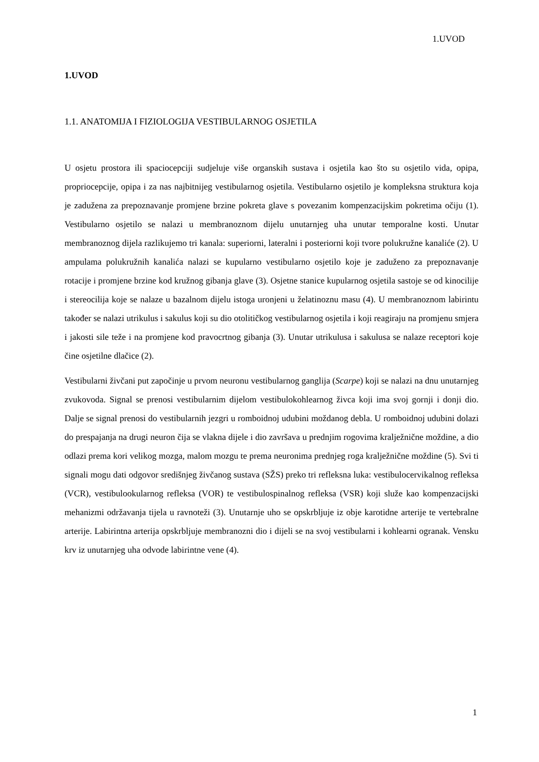1.UVOD
1.UVOD
1.1. ANATOMIJA I FIZIOLOGIJA VESTIBULARNOG OSJETILA
U osjetu prostora ili spaciocepciji sudjeluje više organskih sustava i osjetila kao što su osjetilo vida, opipa, propriocepcije, opipa i za nas najbitnijeg vestibularnog osjetila. Vestibularno osjetilo je kompleksna struktura koja je zadužena za prepoznavanje promjene brzine pokreta glave s povezanim kompenzacijskim pokretima očiju (1). Vestibularno osjetilo se nalazi u membranoznom dijelu unutarnjeg uha unutar temporalne kosti. Unutar membranoznog dijela razlikujemo tri kanala: superiorni, lateralni i posteriorni koji tvore polukružne kanaliće (2). U ampulama polukružnih kanalića nalazi se kupularno vestibularno osjetilo koje je zaduženo za prepoznavanje rotacije i promjene brzine kod kružnog gibanja glave (3). Osjetne stanice kupularnog osjetila sastoje se od kinocilije i stereocilija koje se nalaze u bazalnom dijelu istoga uronjeni u želatinoznu masu (4). U membranoznom labirintu također se nalazi utrikulus i sakulus koji su dio otolitičkog vestibularnog osjetila i koji reagiraju na promjenu smjera i jakosti sile teže i na promjene kod pravocrtnog gibanja (3). Unutar utrikulusa i sakulusa se nalaze receptori koje čine osjetilne dlačice (2).
Vestibularni živčani put započinje u prvom neuronu vestibularnog ganglija (Scarpe) koji se nalazi na dnu unutarnjeg zvukovoda. Signal se prenosi vestibularnim dijelom vestibulokohlearnog živca koji ima svoj gornji i donji dio. Dalje se signal prenosi do vestibularnih jezgri u romboidnoj udubini moždanog debla. U romboidnoj udubini dolazi do prespajanja na drugi neuron čija se vlakna dijele i dio završava u prednjim rogovima kralježnične moždine, a dio odlazi prema kori velikog mozga, malom mozgu te prema neuronima prednjeg roga kralježnične moždine (5). Svi ti signali mogu dati odgovor središnjeg živčanog sustava (SŽS) preko tri refleksna luka: vestibulocervikalnog refleksa (VCR), vestibulookularnog refleksa (VOR) te vestibulospinalnog refleksa (VSR) koji služe kao kompenzacijski mehanizmi održavanja tijela u ravnoteži (3). Unutarnje uho se opskrbljuje iz obje karotidne arterije te vertebralne arterije. Labirintna arterija opskrbljuje membranozni dio i dijeli se na svoj vestibularni i kohlearni ogranak. Vensku krv iz unutarnjeg uha odvode labirintne vene (4).
1